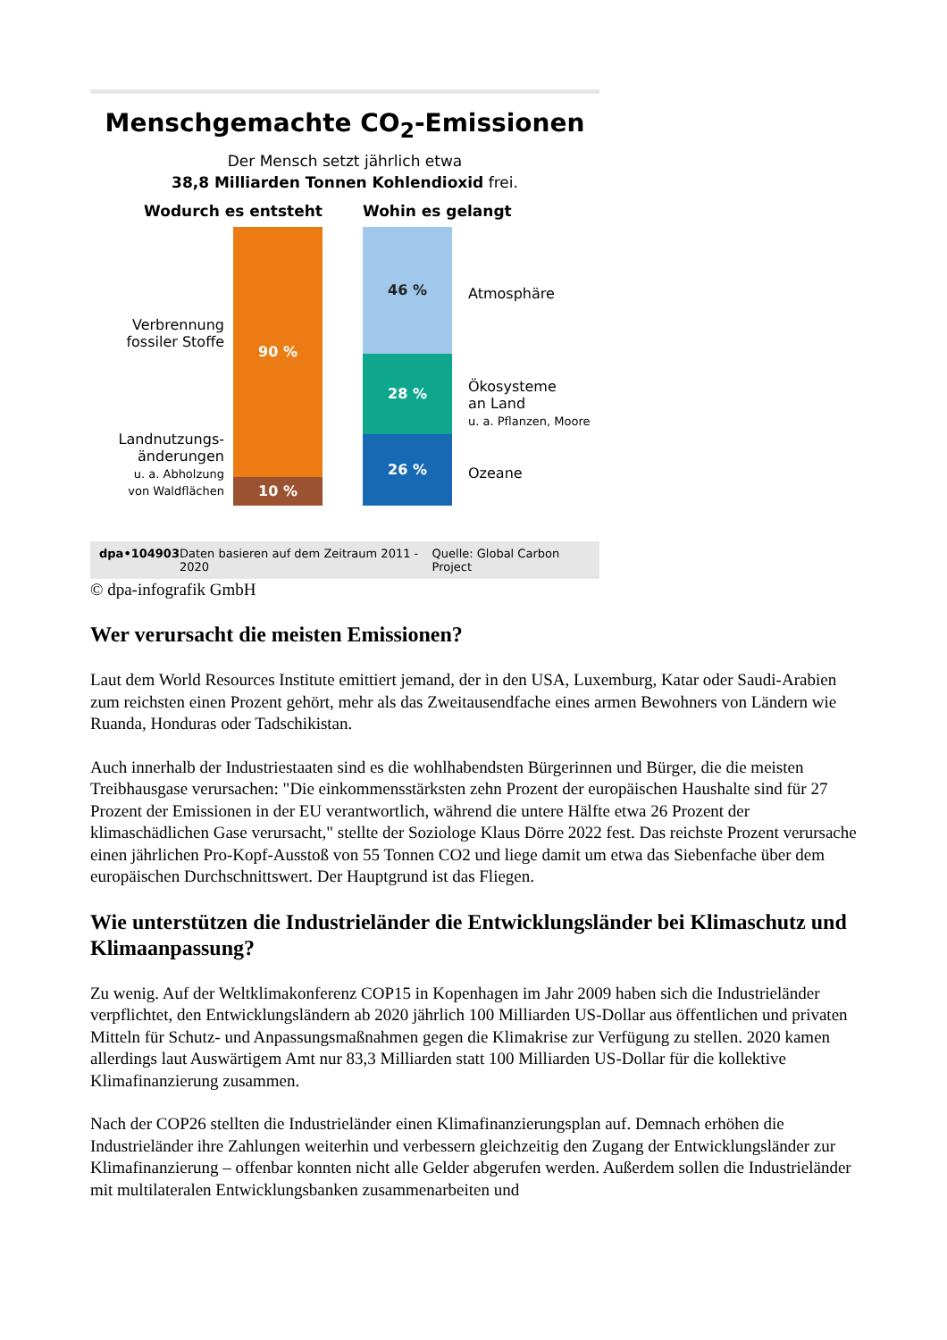Menschgemachte CO<sub>2</sub>-Emissionen
Der Mensch setzt jährlich etwa
38,8 Milliarden Tonnen Kohlendioxid frei.
Wodurch es entsteht
Verbrennung
fossiler Stoffe
Landnutzungs-
änderungen
u. a. Abholzung
von Waldflächen
90 %
10 %
Wohin es gelangt
46 %
28 %
26 %
Atmosphäre
Ökosysteme
an Land
u. a. Pflanzen, Moore
Ozeane
dpa•104903 Daten basieren auf dem Zeitraum 2011 - 2020 Quelle: Global Carbon Project
© dpa-infografik GmbH
Wer verursacht die meisten Emissionen?
Laut dem World Resources Institute emittiert jemand, der in den USA, Luxemburg, Katar oder Saudi-Arabien zum reichsten einen Prozent gehört, mehr als das Zweitausendfache eines armen Bewohners von Ländern wie Ruanda, Honduras oder Tadschikistan.
Auch innerhalb der Industriestaaten sind es die wohlhabendsten Bürgerinnen und Bürger, die die meisten Treibhausgase verursachen: "Die einkommensstärksten zehn Prozent der europäischen Haushalte sind für 27 Prozent der Emissionen in der EU verantwortlich, während die untere Hälfte etwa 26 Prozent der klimaschädlichen Gase verursacht," stellte der Soziologe Klaus Dörre 2022 fest. Das reichste Prozent verursache einen jährlichen Pro-Kopf-Ausstoß von 55 Tonnen CO2 und liege damit um etwa das Siebenfache über dem europäischen Durchschnittswert. Der Hauptgrund ist das Fliegen.
Wie unterstützen die Industrieländer die Entwicklungsländer bei Klimaschutz und Klimaanpassung?
Zu wenig. Auf der Weltklimakonferenz COP15 in Kopenhagen im Jahr 2009 haben sich die Industrieländer verpflichtet, den Entwicklungsländern ab 2020 jährlich 100 Milliarden US-Dollar aus öffentlichen und privaten Mitteln für Schutz- und Anpassungsmaßnahmen gegen die Klimakrise zur Verfügung zu stellen. 2020 kamen allerdings laut Auswärtigem Amt nur 83,3 Milliarden statt 100 Milliarden US-Dollar für die kollektive Klimafinanzierung zusammen.
Nach der COP26 stellten die Industrieländer einen Klimafinanzierungsplan auf. Demnach erhöhen die Industrieländer ihre Zahlungen weiterhin und verbessern gleichzeitig den Zugang der Entwicklungsländer zur Klimafinanzierung – offenbar konnten nicht alle Gelder abgerufen werden. Außerdem sollen die Industrieländer mit multilateralen Entwicklungsbanken zusammenarbeiten und